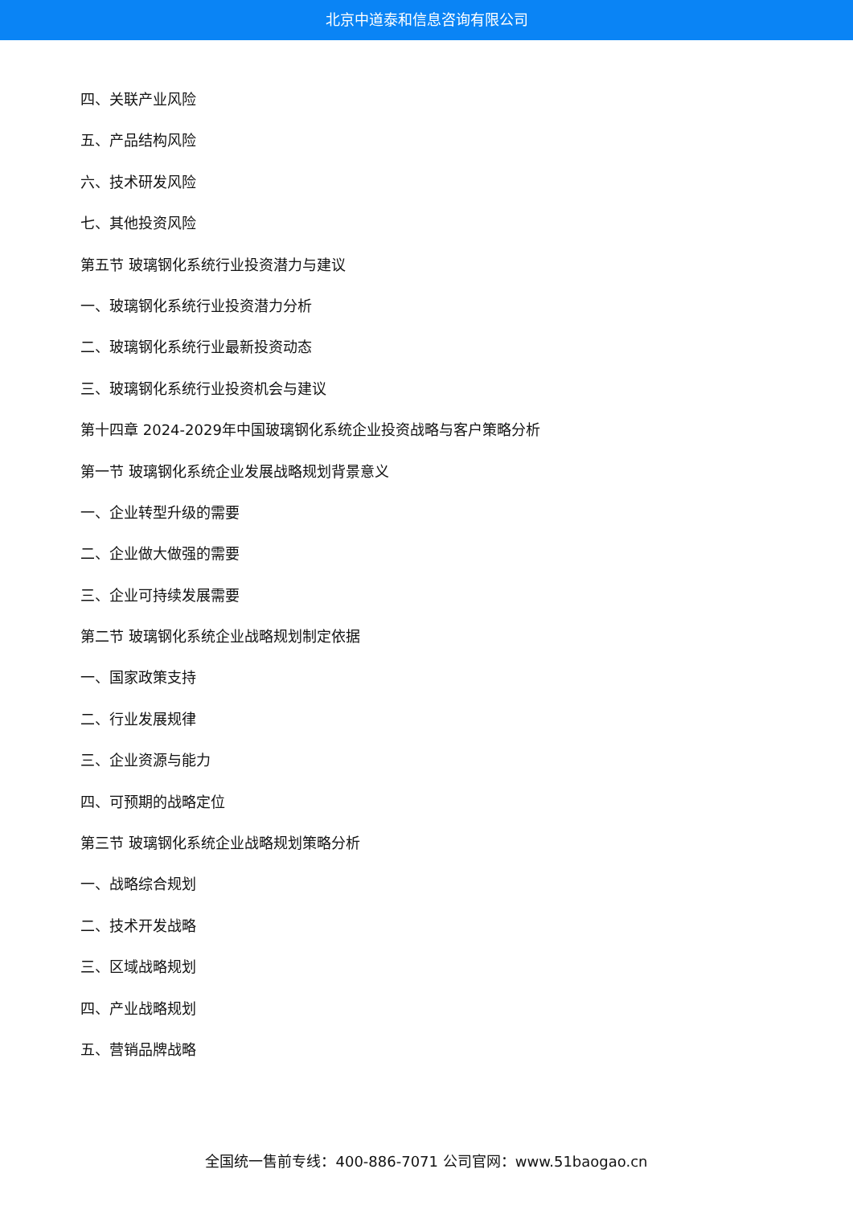北京中道泰和信息咨询有限公司
四、关联产业风险
五、产品结构风险
六、技术研发风险
七、其他投资风险
第五节 玻璃钢化系统行业投资潜力与建议
一、玻璃钢化系统行业投资潜力分析
二、玻璃钢化系统行业最新投资动态
三、玻璃钢化系统行业投资机会与建议
第十四章 2024-2029年中国玻璃钢化系统企业投资战略与客户策略分析
第一节 玻璃钢化系统企业发展战略规划背景意义
一、企业转型升级的需要
二、企业做大做强的需要
三、企业可持续发展需要
第二节 玻璃钢化系统企业战略规划制定依据
一、国家政策支持
二、行业发展规律
三、企业资源与能力
四、可预期的战略定位
第三节 玻璃钢化系统企业战略规划策略分析
一、战略综合规划
二、技术开发战略
三、区域战略规划
四、产业战略规划
五、营销品牌战略
全国统一售前专线：400-886-7071 公司官网：www.51baogao.cn